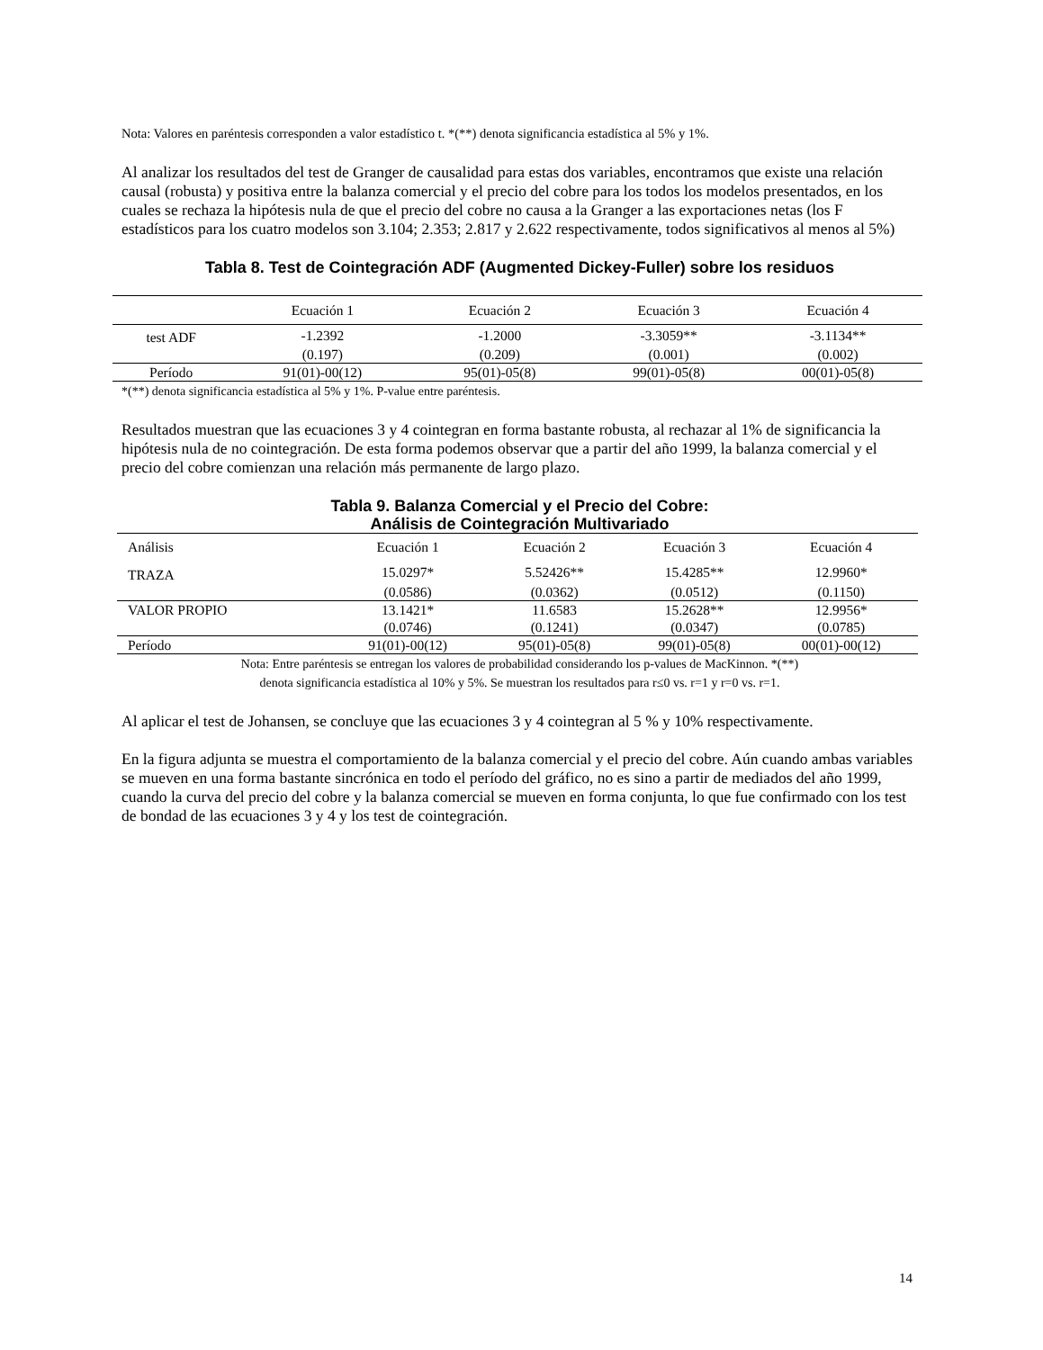Nota: Valores en paréntesis corresponden a valor estadístico t. *(**) denota significancia estadística al 5% y 1%.
Al analizar los resultados del test de Granger de causalidad para estas dos variables, encontramos que existe una relación causal (robusta) y positiva entre la balanza comercial y el precio del cobre para los todos los modelos presentados, en los cuales se rechaza la hipótesis nula de que el precio del cobre no causa a la Granger a las exportaciones netas (los F estadísticos para los cuatro modelos son 3.104; 2.353; 2.817 y 2.622 respectivamente, todos significativos al menos al 5%)
Tabla 8. Test de Cointegración ADF (Augmented Dickey-Fuller) sobre los residuos
| | Ecuación 1 | Ecuación 2 | Ecuación 3 | Ecuación 4 |
| test ADF | -1.2392 | -1.2000 | -3.3059** | -3.1134** |
| | (0.197) | (0.209) | (0.001) | (0.002) |
| Período | 91(01)-00(12) | 95(01)-05(8) | 99(01)-05(8) | 00(01)-05(8) |
*(**) denota significancia estadística al 5% y 1%. P-value entre paréntesis.
Resultados muestran que las ecuaciones 3 y 4 cointegran en forma bastante robusta, al rechazar al 1% de significancia la hipótesis nula de no cointegración. De esta forma podemos observar que a partir del año 1999, la balanza comercial y el precio del cobre comienzan una relación más permanente de largo plazo.
Tabla 9. Balanza Comercial y el Precio del Cobre:
Análisis de Cointegración Multivariado
| Análisis | Ecuación 1 | Ecuación 2 | Ecuación 3 | Ecuación 4 |
| TRAZA | 15.0297* | 5.52426** | 15.4285** | 12.9960* |
| | (0.0586) | (0.0362) | (0.0512) | (0.1150) |
| VALOR PROPIO | 13.1421* | 11.6583 | 15.2628** | 12.9956* |
| | (0.0746) | (0.1241) | (0.0347) | (0.0785) |
| Período | 91(01)-00(12) | 95(01)-05(8) | 99(01)-05(8) | 00(01)-00(12) |
Nota: Entre paréntesis se entregan los valores de probabilidad considerando los p-values de MacKinnon. *(**)
denota significancia estadística al 10% y 5%. Se muestran los resultados para r≤0 vs. r=1 y r=0 vs. r=1.
Al aplicar el test de Johansen, se concluye que las ecuaciones 3 y 4 cointegran al 5 % y 10% respectivamente.
En la figura adjunta se muestra el comportamiento de la balanza comercial y el precio del cobre. Aún cuando ambas variables se mueven en una forma bastante sincrónica en todo el período del gráfico, no es sino a partir de mediados del año 1999, cuando la curva del precio del cobre y la balanza comercial se mueven en forma conjunta, lo que fue confirmado con los test de bondad de las ecuaciones 3 y 4 y los test de cointegración.
14